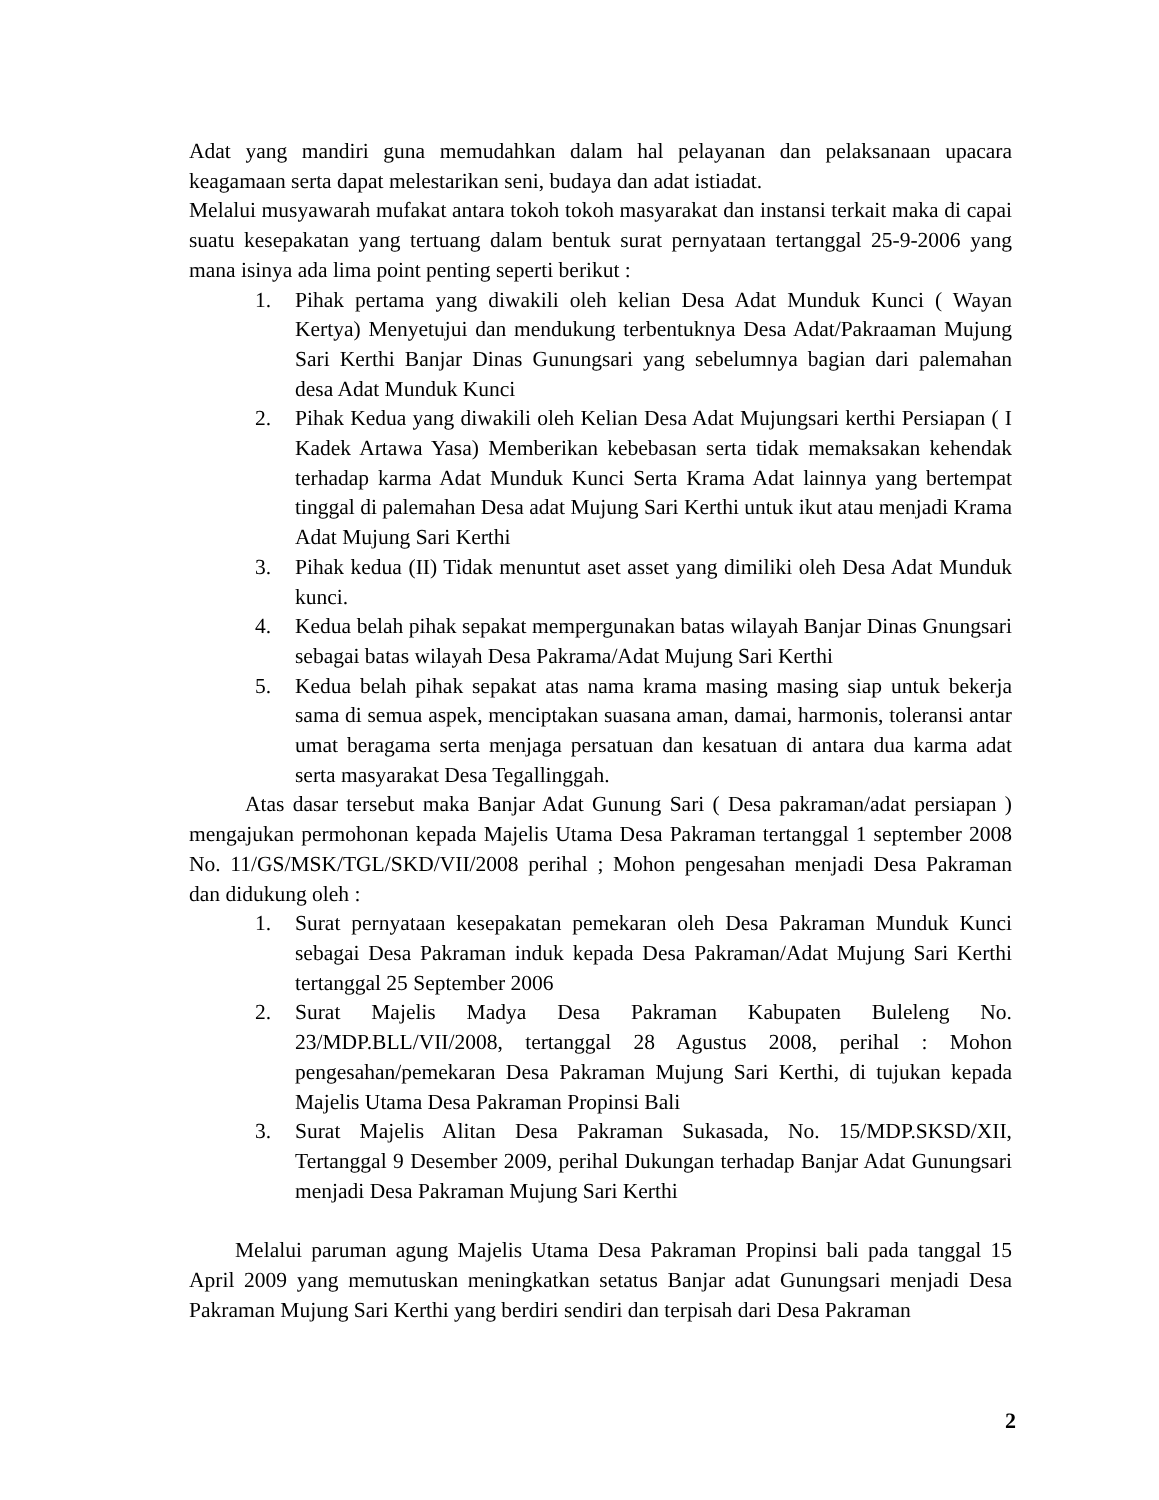Adat yang mandiri guna memudahkan dalam hal pelayanan dan pelaksanaan upacara keagamaan serta dapat melestarikan seni, budaya dan adat istiadat.
Melalui musyawarah mufakat antara tokoh tokoh masyarakat dan instansi terkait maka di capai suatu kesepakatan yang tertuang dalam bentuk surat pernyataan tertanggal 25-9-2006 yang mana isinya ada lima point penting seperti berikut :
1. Pihak pertama yang diwakili oleh kelian Desa Adat Munduk Kunci ( Wayan Kertya) Menyetujui dan mendukung terbentuknya Desa Adat/Pakraaman Mujung Sari Kerthi Banjar Dinas Gunungsari yang sebelumnya bagian dari palemahan desa Adat Munduk Kunci
2. Pihak Kedua yang diwakili oleh Kelian Desa Adat Mujungsari kerthi Persiapan ( I Kadek Artawa Yasa) Memberikan kebebasan serta tidak memaksakan kehendak terhadap karma Adat Munduk Kunci Serta Krama Adat lainnya yang bertempat tinggal di palemahan Desa adat Mujung Sari Kerthi untuk ikut atau menjadi Krama Adat Mujung Sari Kerthi
3. Pihak kedua (II) Tidak menuntut aset asset yang dimiliki oleh Desa Adat Munduk kunci.
4. Kedua belah pihak sepakat mempergunakan batas wilayah Banjar Dinas Gnungsari sebagai batas wilayah Desa Pakrama/Adat Mujung Sari Kerthi
5. Kedua belah pihak sepakat atas nama krama masing masing siap untuk bekerja sama di semua aspek, menciptakan suasana aman, damai, harmonis, toleransi antar umat beragama serta menjaga persatuan dan kesatuan di antara dua karma adat serta masyarakat Desa Tegallinggah.
Atas dasar tersebut maka Banjar Adat Gunung Sari ( Desa pakraman/adat persiapan ) mengajukan permohonan kepada Majelis Utama Desa Pakraman tertanggal 1 september 2008 No. 11/GS/MSK/TGL/SKD/VII/2008 perihal ; Mohon pengesahan menjadi Desa Pakraman dan didukung oleh :
1. Surat pernyataan kesepakatan pemekaran oleh Desa Pakraman Munduk Kunci sebagai Desa Pakraman induk kepada Desa Pakraman/Adat Mujung Sari Kerthi tertanggal 25 September 2006
2. Surat Majelis Madya Desa Pakraman Kabupaten Buleleng No. 23/MDP.BLL/VII/2008, tertanggal 28 Agustus 2008, perihal : Mohon pengesahan/pemekaran Desa Pakraman Mujung Sari Kerthi, di tujukan kepada Majelis Utama Desa Pakraman Propinsi Bali
3. Surat Majelis Alitan Desa Pakraman Sukasada, No. 15/MDP.SKSD/XII, Tertanggal 9 Desember 2009, perihal Dukungan terhadap Banjar Adat Gunungsari menjadi Desa Pakraman Mujung Sari Kerthi
Melalui paruman agung Majelis Utama Desa Pakraman Propinsi bali pada tanggal 15 April 2009 yang memutuskan meningkatkan setatus Banjar adat Gunungsari menjadi Desa Pakraman Mujung Sari Kerthi yang berdiri sendiri dan terpisah dari Desa Pakraman
2